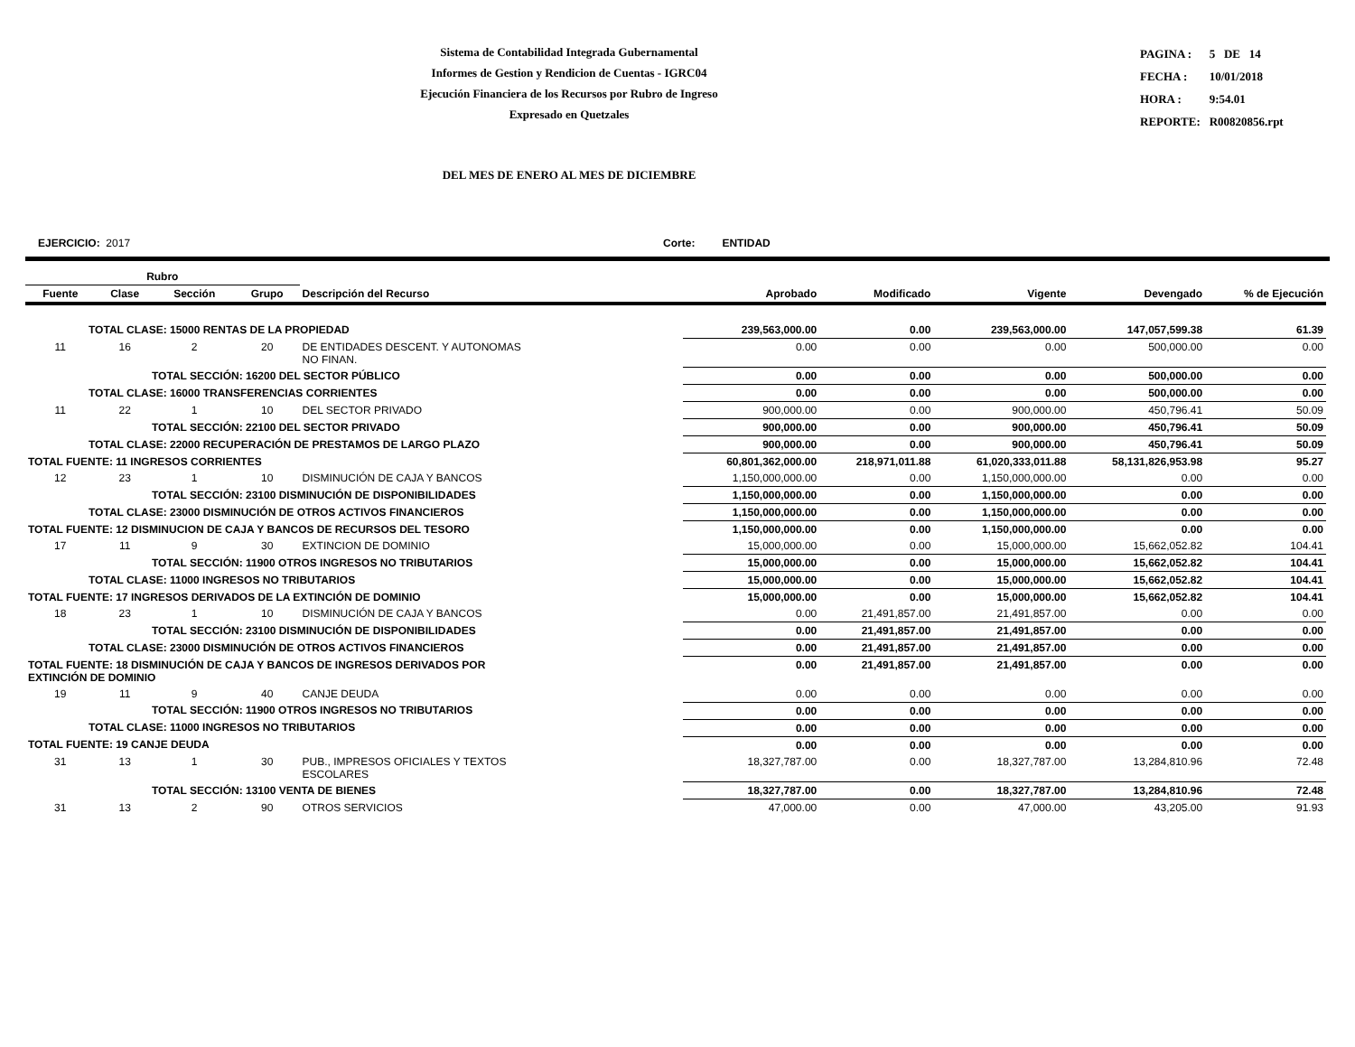Sistema de Contabilidad Integrada Gubernamental
Informes de Gestion y Rendicion de Cuentas - IGRC04
Ejecución Financiera de los Recursos por Rubro de Ingreso
Expresado en Quetzales
| PAGINA : | 5 DE 14 |
| FECHA : | 10/01/2018 |
| HORA : | 9:54.01 |
| REPORTE: | R00820856.rpt |
DEL MES DE ENERO AL MES DE DICIEMBRE
EJERCICIO: 2017 Corte: ENTIDAD
| Rubro | | | | | | | | | |
| --- | --- | --- | --- | --- | --- | --- | --- | --- | --- |
| Fuente | Clase | Sección | Grupo | Descripción del Recurso | Aprobado | Modificado | Vigente | Devengado | % de Ejecución |
| TOTAL CLASE: 15000 RENTAS DE LA PROPIEDAD | | | | | 239,563,000.00 | 0.00 | 239,563,000.00 | 147,057,599.38 | 61.39 |
| 11 | 16 | 2 | 20 | DE ENTIDADES DESCENT. Y AUTONOMAS NO FINAN. | 0.00 | 0.00 | 0.00 | 500,000.00 | 0.00 |
| TOTAL SECCIÓN: 16200 DEL SECTOR PÚBLICO | | | | | 0.00 | 0.00 | 0.00 | 500,000.00 | 0.00 |
| TOTAL CLASE: 16000 TRANSFERENCIAS CORRIENTES | | | | | 0.00 | 0.00 | 0.00 | 500,000.00 | 0.00 |
| 11 | 22 | 1 | 10 | DEL SECTOR PRIVADO | 900,000.00 | 0.00 | 900,000.00 | 450,796.41 | 50.09 |
| TOTAL SECCIÓN: 22100 DEL SECTOR PRIVADO | | | | | 900,000.00 | 0.00 | 900,000.00 | 450,796.41 | 50.09 |
| TOTAL CLASE: 22000 RECUPERACIÓN DE PRESTAMOS DE LARGO PLAZO | | | | | 900,000.00 | 0.00 | 900,000.00 | 450,796.41 | 50.09 |
| TOTAL FUENTE: 11 INGRESOS CORRIENTES | | | | | 60,801,362,000.00 | 218,971,011.88 | 61,020,333,011.88 | 58,131,826,953.98 | 95.27 |
| 12 | 23 | 1 | 10 | DISMINUCIÓN DE CAJA Y BANCOS | 1,150,000,000.00 | 0.00 | 1,150,000,000.00 | 0.00 | 0.00 |
| TOTAL SECCIÓN: 23100 DISMINUCIÓN DE DISPONIBILIDADES | | | | | 1,150,000,000.00 | 0.00 | 1,150,000,000.00 | 0.00 | 0.00 |
| TOTAL CLASE: 23000 DISMINUCIÓN DE OTROS ACTIVOS FINANCIEROS | | | | | 1,150,000,000.00 | 0.00 | 1,150,000,000.00 | 0.00 | 0.00 |
| TOTAL FUENTE: 12 DISMINUCION DE CAJA Y BANCOS DE RECURSOS DEL TESORO | | | | | 1,150,000,000.00 | 0.00 | 1,150,000,000.00 | 0.00 | 0.00 |
| 17 | 11 | 9 | 30 | EXTINCION DE DOMINIO | 15,000,000.00 | 0.00 | 15,000,000.00 | 15,662,052.82 | 104.41 |
| TOTAL SECCIÓN: 11900 OTROS INGRESOS NO TRIBUTARIOS | | | | | 15,000,000.00 | 0.00 | 15,000,000.00 | 15,662,052.82 | 104.41 |
| TOTAL CLASE: 11000 INGRESOS NO TRIBUTARIOS | | | | | 15,000,000.00 | 0.00 | 15,000,000.00 | 15,662,052.82 | 104.41 |
| TOTAL FUENTE: 17 INGRESOS DERIVADOS DE LA EXTINCIÓN DE DOMINIO | | | | | 15,000,000.00 | 0.00 | 15,000,000.00 | 15,662,052.82 | 104.41 |
| 18 | 23 | 1 | 10 | DISMINUCIÓN DE CAJA Y BANCOS | 0.00 | 21,491,857.00 | 21,491,857.00 | 0.00 | 0.00 |
| TOTAL SECCIÓN: 23100 DISMINUCIÓN DE DISPONIBILIDADES | | | | | 0.00 | 21,491,857.00 | 21,491,857.00 | 0.00 | 0.00 |
| TOTAL CLASE: 23000 DISMINUCIÓN DE OTROS ACTIVOS FINANCIEROS | | | | | 0.00 | 21,491,857.00 | 21,491,857.00 | 0.00 | 0.00 |
| TOTAL FUENTE: 18 DISMINUCIÓN DE CAJA Y BANCOS DE INGRESOS DERIVADOS POR EXTINCIÓN DE DOMINIO | | | | | 0.00 | 21,491,857.00 | 21,491,857.00 | 0.00 | 0.00 |
| 19 | 11 | 9 | 40 | CANJE DEUDA | 0.00 | 0.00 | 0.00 | 0.00 | 0.00 |
| TOTAL SECCIÓN: 11900 OTROS INGRESOS NO TRIBUTARIOS | | | | | 0.00 | 0.00 | 0.00 | 0.00 | 0.00 |
| TOTAL CLASE: 11000 INGRESOS NO TRIBUTARIOS | | | | | 0.00 | 0.00 | 0.00 | 0.00 | 0.00 |
| TOTAL FUENTE: 19 CANJE DEUDA | | | | | 0.00 | 0.00 | 0.00 | 0.00 | 0.00 |
| 31 | 13 | 1 | 30 | PUB., IMPRESOS OFICIALES Y TEXTOS ESCOLARES | 18,327,787.00 | 0.00 | 18,327,787.00 | 13,284,810.96 | 72.48 |
| TOTAL SECCIÓN: 13100 VENTA DE BIENES | | | | | 18,327,787.00 | 0.00 | 18,327,787.00 | 13,284,810.96 | 72.48 |
| 31 | 13 | 2 | 90 | OTROS SERVICIOS | 47,000.00 | 0.00 | 47,000.00 | 43,205.00 | 91.93 |